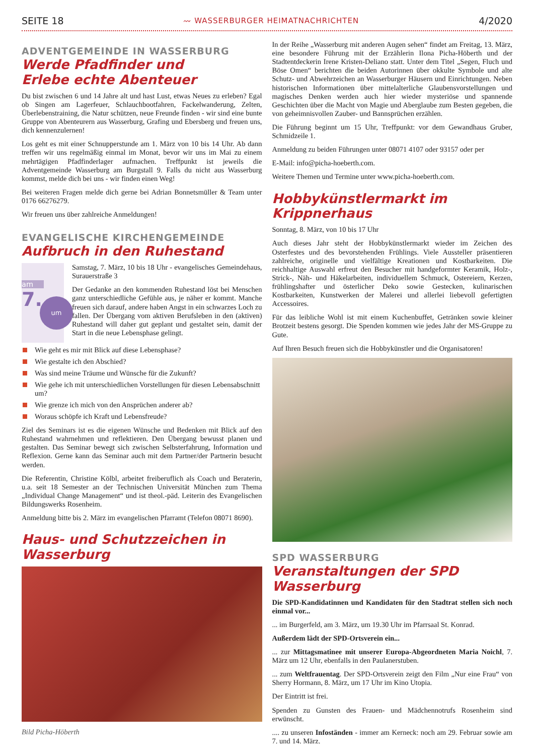SEITE 18 〰 WASSERBURGER HEIMATNACHRICHTEN 4/2020
ADVENTGEMEINDE IN WASSERBURG
Werde Pfadfinder und
Erlebe echte Abenteuer
Du bist zwischen 6 und 14 Jahre alt und hast Lust, etwas Neues zu erleben? Egal ob Singen am Lagerfeuer, Schlauchbootfahren, Fackelwanderung, Zelten, Überlebenstraining, die Natur schützen, neue Freunde finden - wir sind eine bunte Gruppe von Abenteurern aus Wasserburg, Grafing und Ebersberg und freuen uns, dich kennenzulernen!
Los geht es mit einer Schnupperstunde am 1. März von 10 bis 14 Uhr. Ab dann treffen wir uns regelmäßig einmal im Monat, bevor wir uns im Mai zu einem mehrtägigen Pfadfinderlager aufmachen. Treffpunkt ist jeweils die Adventgemeinde Wasserburg am Burgstall 9. Falls du nicht aus Wasserburg kommst, melde dich bei uns - wir finden einen Weg!
Bei weiteren Fragen melde dich gerne bei Adrian Bonnetsmüller & Team unter 0176 66276279.
Wir freuen uns über zahlreiche Anmeldungen!
EVANGELISCHE KIRCHENGEMEINDE
Aufbruch in den Ruhestand
am
7.
um
Samstag, 7. März, 10 bis 18 Uhr - evangelisches Gemeindehaus, Surauerstraße 3
Der Gedanke an den kommenden Ruhestand löst bei Menschen ganz unterschiedliche Gefühle aus, je näher er kommt. Manche freuen sich darauf, andere haben Angst in ein schwarzes Loch zu fallen. Der Übergang vom aktiven Berufsleben in den (aktiven) Ruhestand will daher gut geplant und gestaltet sein, damit der Start in die neue Lebensphase gelingt.
Wie geht es mir mit Blick auf diese Lebensphase?
Wie gestalte ich den Abschied?
Was sind meine Träume und Wünsche für die Zukunft?
Wie gehe ich mit unterschiedlichen Vorstellungen für diesen Lebensabschnitt um?
Wie grenze ich mich von den Ansprüchen anderer ab?
Woraus schöpfe ich Kraft und Lebensfreude?
Ziel des Seminars ist es die eigenen Wünsche und Bedenken mit Blick auf den Ruhestand wahrnehmen und reflektieren. Den Übergang bewusst planen und gestalten. Das Seminar bewegt sich zwischen Selbsterfahrung, Information und Reflexion. Gerne kann das Seminar auch mit dem Partner/der Partnerin besucht werden.
Die Referentin, Christine Kölbl, arbeitet freiberuflich als Coach und Beraterin, u.a. seit 18 Semester an der Technischen Universität München zum Thema „Individual Change Management“ und ist theol.-päd. Leiterin des Evangelischen Bildungswerks Rosenheim.
Anmeldung bitte bis 2. März im evangelischen Pfarramt (Telefon 08071 8690).
Haus- und Schutzzeichen in Wasserburg
Bild Picha-Höberth
In der Reihe „Wasserburg mit anderen Augen sehen“ findet am Freitag, 13. März, eine besondere Führung mit der Erzählerin Ilona Picha-Höberth und der Stadtentdeckerin Irene Kristen-Deliano statt. Unter dem Titel „Segen, Fluch und Böse Omen“ berichten die beiden Autorinnen über okkulte Symbole und alte Schutz- und Abwehrzeichen an Wasserburger Häusern und Einrichtungen. Neben historischen Informationen über mittelalterliche Glaubensvorstellungen und magisches Denken werden auch hier wieder mysteriöse und spannende Geschichten über die Macht von Magie und Aberglaube zum Besten gegeben, die von geheimnisvollen Zauber- und Bannsprüchen erzählen.
Die Führung beginnt um 15 Uhr, Treffpunkt: vor dem Gewandhaus Gruber, Schmidzeile 1.
Anmeldung zu beiden Führungen unter 08071 4107 oder 93157 oder per
E-Mail: info@picha-hoeberth.com.
Weitere Themen und Termine unter www.picha-hoeberth.com.
Hobbykünstlermarkt im Krippnerhaus
Sonntag, 8. März, von 10 bis 17 Uhr
Auch dieses Jahr steht der Hobbykünstlermarkt wieder im Zeichen des Osterfestes und des bevorstehenden Frühlings. Viele Aussteller präsentieren zahlreiche, originelle und vielfältige Kreationen und Kostbarkeiten. Die reichhaltige Auswahl erfreut den Besucher mit handgeformter Keramik, Holz-, Strick-, Näh- und Häkelarbeiten, individuellem Schmuck, Ostereiern, Kerzen, frühlingshafter und österlicher Deko sowie Gestecken, kulinarischen Kostbarkeiten, Kunstwerken der Malerei und allerlei liebevoll gefertigten Accessoires.
Für das leibliche Wohl ist mit einem Kuchenbuffet, Getränken sowie kleiner Brotzeit bestens gesorgt. Die Spenden kommen wie jedes Jahr der MS-Gruppe zu Gute.
Auf Ihren Besuch freuen sich die Hobbykünstler und die Organisatoren!
SPD WASSERBURG
Veranstaltungen der SPD Wasserburg
Die SPD-Kandidatinnen und Kandidaten für den Stadtrat stellen sich noch einmal vor...
... im Burgerfeld, am 3. März, um 19.30 Uhr im Pfarrsaal St. Konrad.
Außerdem lädt der SPD-Ortsverein ein...
... zur Mittagsmatinee mit unserer Europa-Abgeordneten Maria Noichl, 7. März um 12 Uhr, ebenfalls in den Paulanerstuben.
... zum Weltfrauentag. Der SPD-Ortsverein zeigt den Film „Nur eine Frau“ von Sherry Hormann, 8. März, um 17 Uhr im Kino Utopia.
Der Eintritt ist frei.
Spenden zu Gunsten des Frauen- und Mädchennotrufs Rosenheim sind erwünscht.
.... zu unseren Infoständen - immer am Kerneck: noch am 29. Februar sowie am 7. und 14. März.